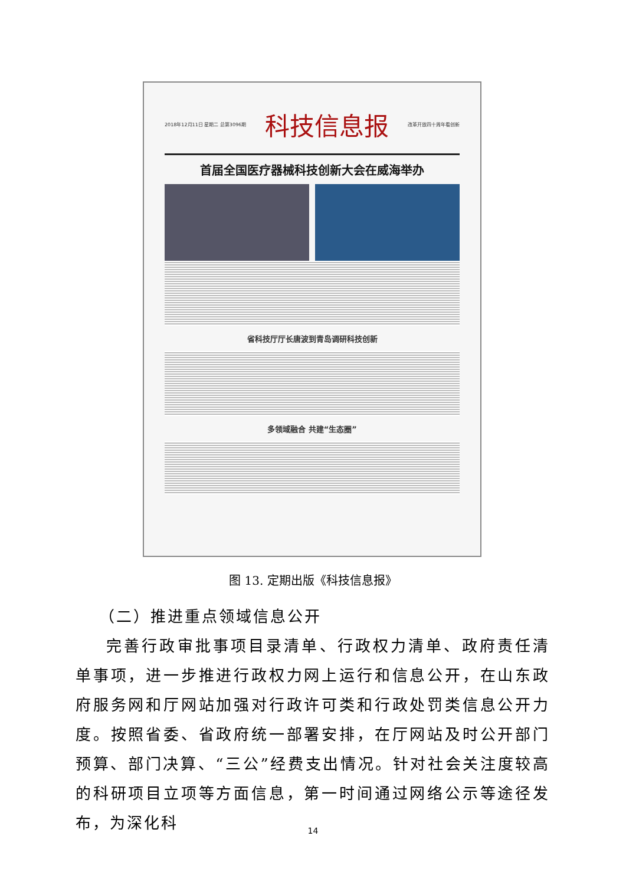2018年12月11日 星期二 总第3096期 科技信息报 改革开放四十周年看创新
首届全国医疗器械科技创新大会在威海举办
省科技厅厅长唐波到青岛调研科技创新
多领域融合 共建“生态圈”
图 13. 定期出版《科技信息报》
（二）推进重点领域信息公开
完善行政审批事项目录清单、行政权力清单、政府责任清单事项，进一步推进行政权力网上运行和信息公开，在山东政府服务网和厅网站加强对行政许可类和行政处罚类信息公开力度。按照省委、省政府统一部署安排，在厅网站及时公开部门预算、部门决算、“三公”经费支出情况。针对社会关注度较高的科研项目立项等方面信息，第一时间通过网络公示等途径发布，为深化科
14